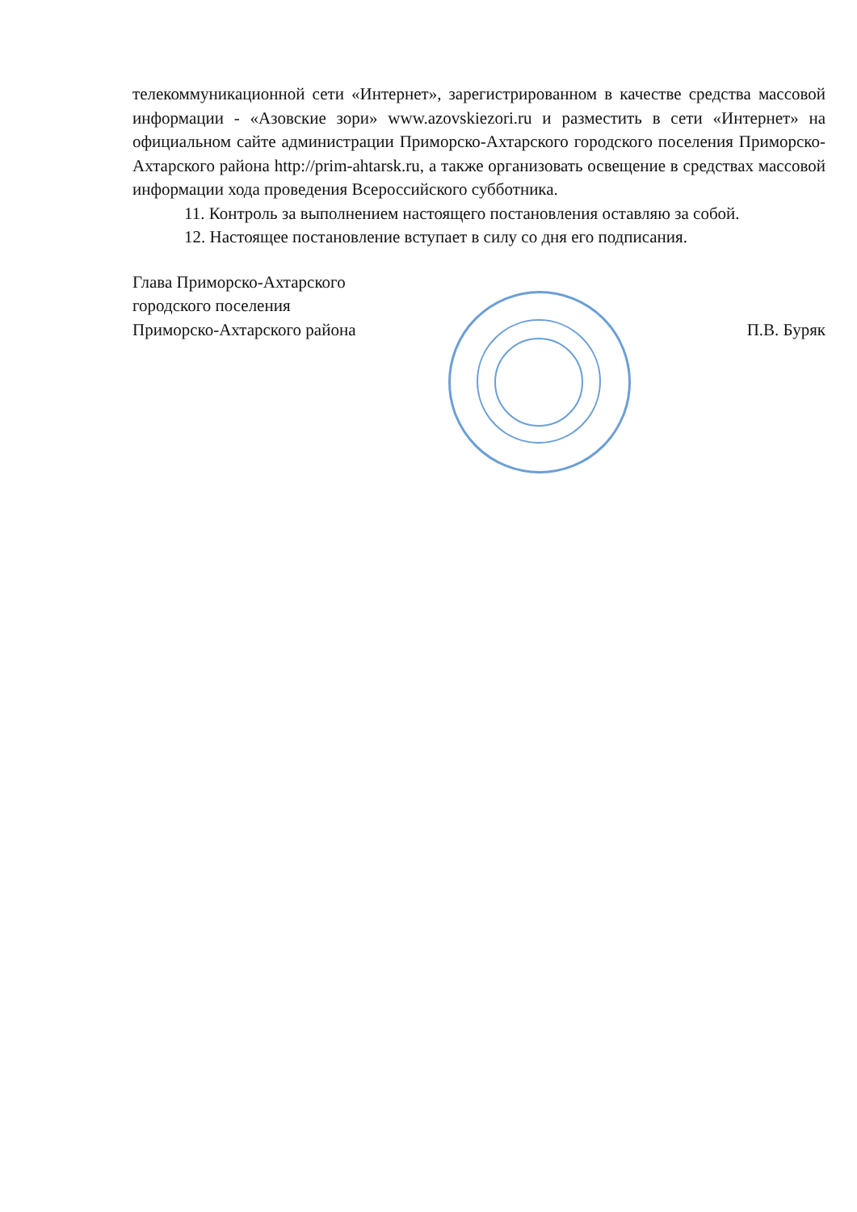телекоммуникационной сети «Интернет», зарегистрированном в качестве средства массовой информации - «Азовские зори» www.azovskiezori.ru и разместить в сети «Интернет» на официальном сайте администрации Приморско-Ахтарского городского поселения Приморско-Ахтарского района http://prim-ahtarsk.ru, а также организовать освещение в средствах массовой информации хода проведения Всероссийского субботника.
11. Контроль за выполнением настоящего постановления оставляю за собой.
12. Настоящее постановление вступает в силу со дня его подписания.
Глава Приморско-Ахтарского
городского поселения
Приморско-Ахтарского района
П.В. Буряк